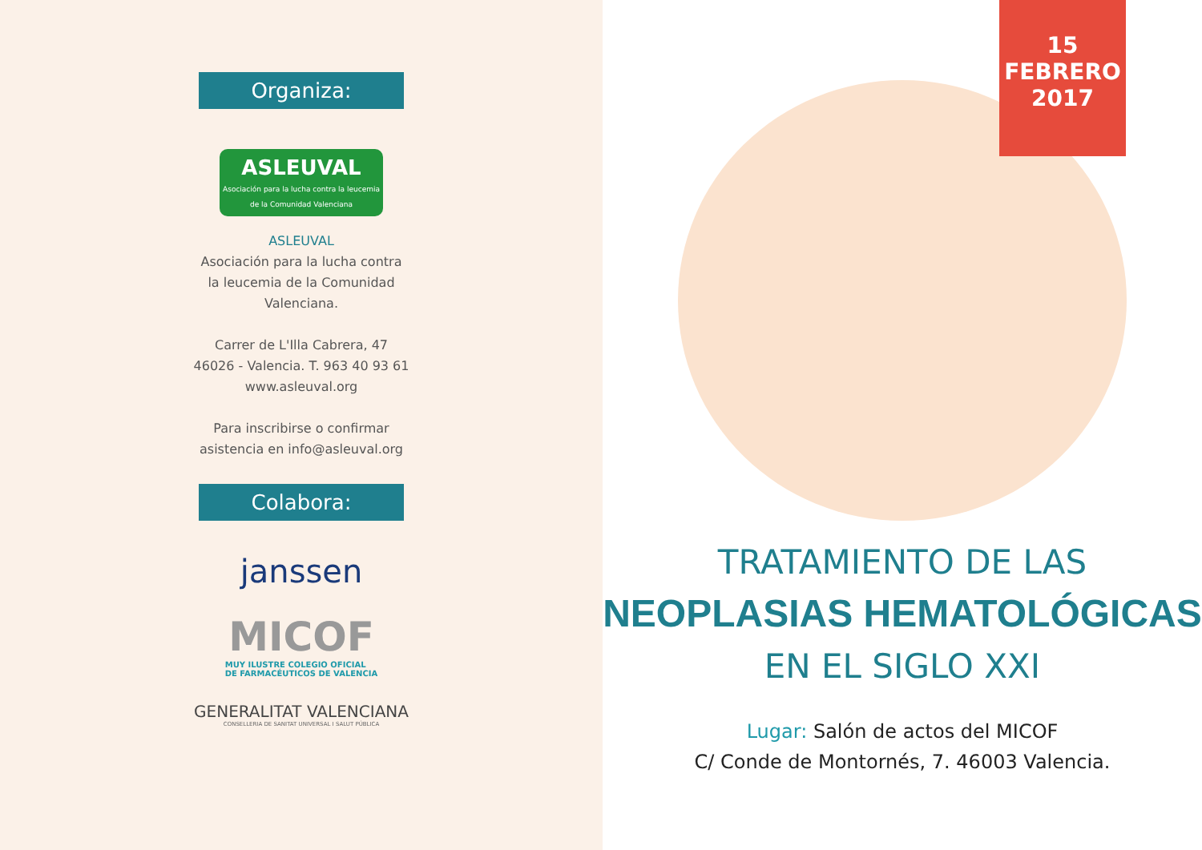Organiza:
ASLEUVAL
Asociación para la lucha contra la leucemia de la Comunidad Valenciana
ASLEUVAL
Asociación para la lucha contra
la leucemia de la Comunidad
Valenciana.
Carrer de L'Illa Cabrera, 47
46026 - Valencia. T. 963 40 93 61
www.asleuval.org
Para inscribirse o confirmar
asistencia en info@asleuval.org
Colabora:
janssen
MICOF
MUY ILUSTRE COLEGIO OFICIAL
DE FARMACÉUTICOS DE VALENCIA
GENERALITAT VALENCIANA
CONSELLERIA DE SANITAT UNIVERSAL I SALUT PÚBLICA
15 FEBRERO
2017
TRATAMIENTO DE LAS
NEOPLASIAS HEMATOLÓGICAS
EN EL SIGLO XXI
Lugar: Salón de actos del MICOF
C/ Conde de Montornés, 7. 46003 Valencia.